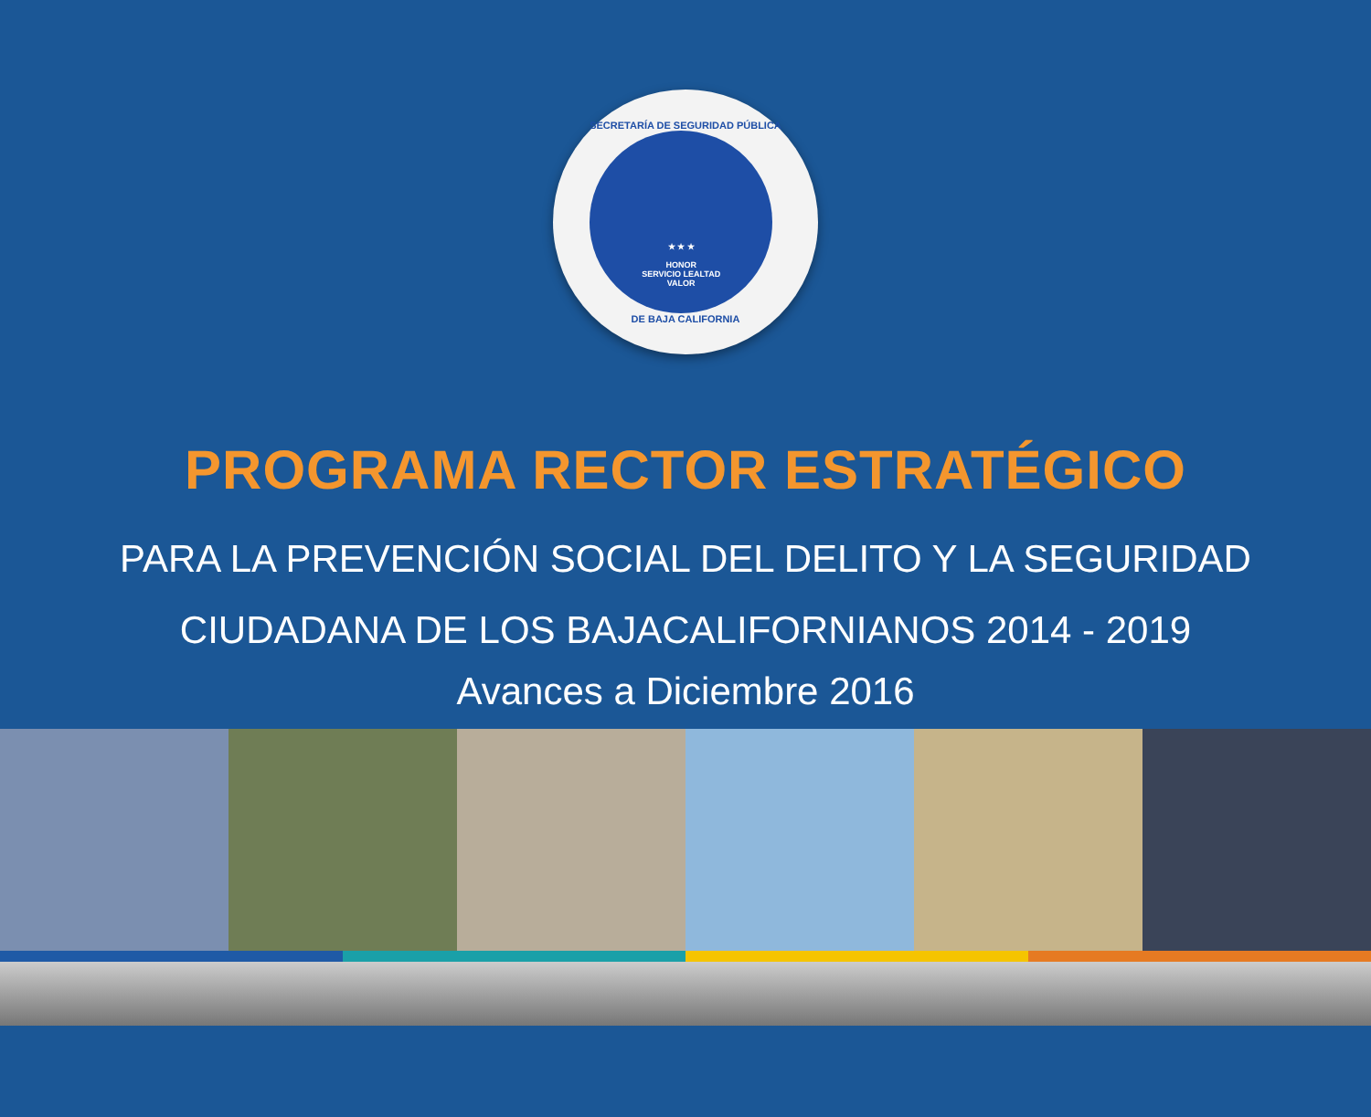SECRETARÍA DE SEGURIDAD PÚBLICA
★ ★ ★
HONOR
SERVICIO LEALTAD
VALOR
DE BAJA CALIFORNIA
PROGRAMA RECTOR ESTRATÉGICO
PARA LA PREVENCIÓN SOCIAL DEL DELITO Y LA SEGURIDAD
CIUDADANA DE LOS BAJACALIFORNIANOS 2014 - 2019
Avances a Diciembre 2016